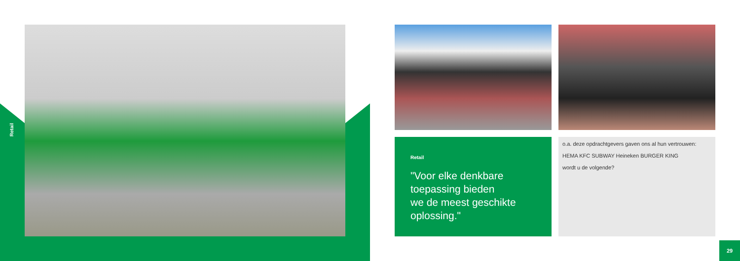Retail
Retail
"Voor elke denkbare
toepassing bieden
we de meest geschikte
oplossing."
o.a. deze opdrachtgevers gaven ons al hun vertrouwen:
HEMA KFC SUBWAY Heineken BURGER KING
wordt u de volgende?
29